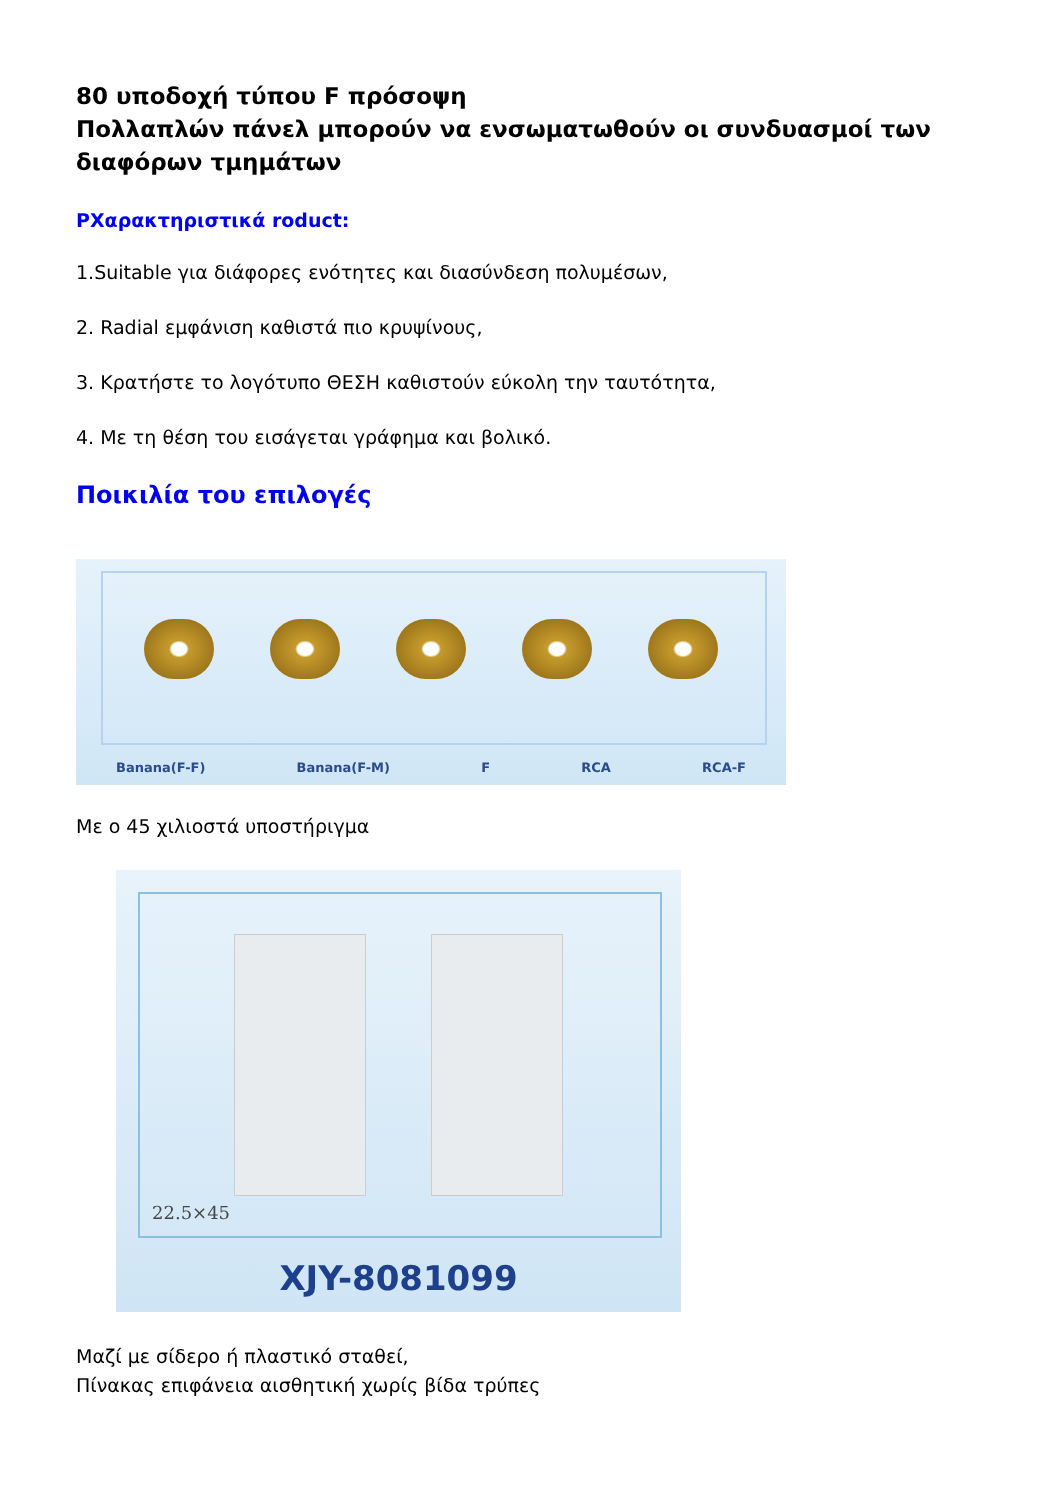80 υποδοχή τύπου F πρόσοψη
Πολλαπλών πάνελ μπορούν να ενσωματωθούν οι συνδυασμοί των διαφόρων τμημάτων
ΡΧαρακτηριστικά roduct:
1.Suitable για διάφορες ενότητες και διασύνδεση πολυμέσων,
2. Radial εμφάνιση καθιστά πιο κρυψίνους,
3. Κρατήστε το λογότυπο ΘΕΣΗ καθιστούν εύκολη την ταυτότητα,
4. Με τη θέση του εισάγεται γράφημα και βολικό.
Ποικιλία του επιλογές
Banana(F-F) Banana(F-M) F RCA RCA-F
Με ο 45 χιλιοστά υποστήριγμα
22.5×45
XJY-8081099
Μαζί με σίδερο ή πλαστικό σταθεί,
Πίνακας επιφάνεια αισθητική χωρίς βίδα τρύπες